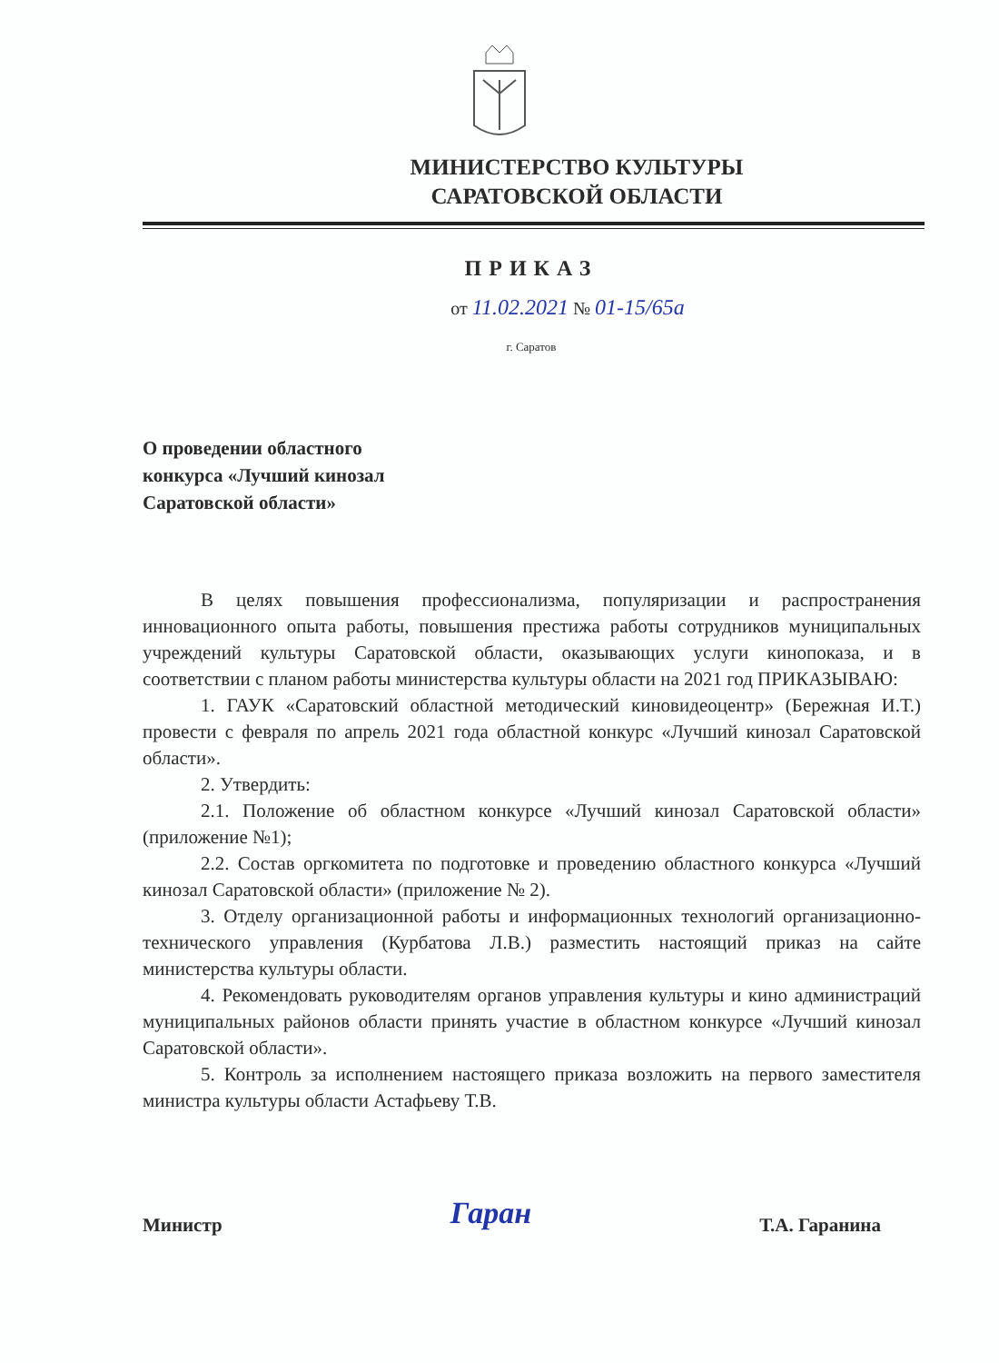МИНИСТЕРСТВО КУЛЬТУРЫ
САРАТОВСКОЙ ОБЛАСТИ
ПРИКАЗ
от 11.02.2021 № 01-15/65а
г. Саратов
О проведении областного
конкурса «Лучший кинозал
Саратовской области»
В целях повышения профессионализма, популяризации и распространения инновационного опыта работы, повышения престижа работы сотрудников муниципальных учреждений культуры Саратовской области, оказывающих услуги кинопоказа, и в соответствии с планом работы министерства культуры области на 2021 год ПРИКАЗЫВАЮ:
1. ГАУК «Саратовский областной методический киновидеоцентр» (Бережная И.Т.) провести с февраля по апрель 2021 года областной конкурс «Лучший кинозал Саратовской области».
2. Утвердить:
2.1. Положение об областном конкурсе «Лучший кинозал Саратовской области» (приложение №1);
2.2. Состав оргкомитета по подготовке и проведению областного конкурса «Лучший кинозал Саратовской области» (приложение № 2).
3. Отделу организационной работы и информационных технологий организационно-технического управления (Курбатова Л.В.) разместить настоящий приказ на сайте министерства культуры области.
4. Рекомендовать руководителям органов управления культуры и кино администраций муниципальных районов области принять участие в областном конкурсе «Лучший кинозал Саратовской области».
5. Контроль за исполнением настоящего приказа возложить на первого заместителя министра культуры области Астафьеву Т.В.
Министр Гаран Т.А. Гаранина